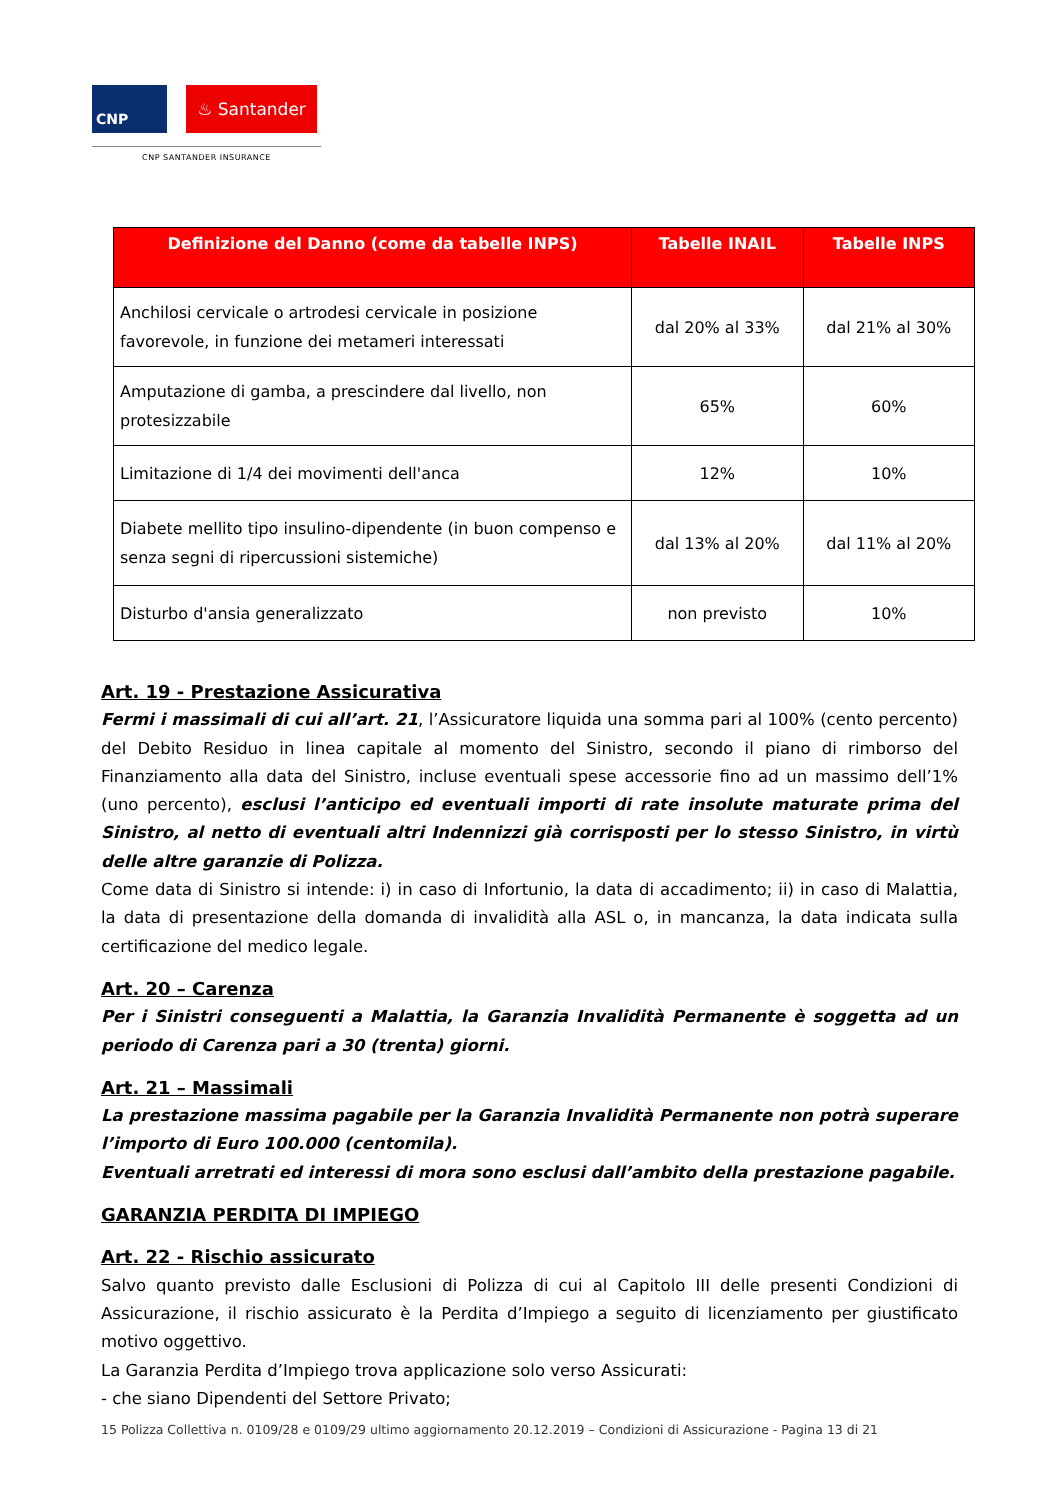CNP ♨ Santander
CNP SANTANDER INSURANCE
| Definizione del Danno (come da tabelle INPS) | Tabelle INAIL | Tabelle INPS |
| --- | --- | --- |
| Anchilosi cervicale o artrodesi cervicale in posizione favorevole, in funzione dei metameri interessati | dal 20% al 33% | dal 21% al 30% |
| Amputazione di gamba, a prescindere dal livello, non protesizzabile | 65% | 60% |
| Limitazione di 1/4 dei movimenti dell'anca | 12% | 10% |
| Diabete mellito tipo insulino-dipendente (in buon compenso e senza segni di ripercussioni sistemiche) | dal 13% al 20% | dal 11% al 20% |
| Disturbo d'ansia generalizzato | non previsto | 10% |
Art. 19 - Prestazione Assicurativa
Fermi i massimali di cui all’art. 21, l’Assicuratore liquida una somma pari al 100% (cento percento) del Debito Residuo in linea capitale al momento del Sinistro, secondo il piano di rimborso del Finanziamento alla data del Sinistro, incluse eventuali spese accessorie fino ad un massimo dell’1% (uno percento), esclusi l’anticipo ed eventuali importi di rate insolute maturate prima del Sinistro, al netto di eventuali altri Indennizzi già corrisposti per lo stesso Sinistro, in virtù delle altre garanzie di Polizza.
Come data di Sinistro si intende: i) in caso di Infortunio, la data di accadimento; ii) in caso di Malattia, la data di presentazione della domanda di invalidità alla ASL o, in mancanza, la data indicata sulla certificazione del medico legale.
Art. 20 – Carenza
Per i Sinistri conseguenti a Malattia, la Garanzia Invalidità Permanente è soggetta ad un periodo di Carenza pari a 30 (trenta) giorni.
Art. 21 – Massimali
La prestazione massima pagabile per la Garanzia Invalidità Permanente non potrà superare l’importo di Euro 100.000 (centomila).
Eventuali arretrati ed interessi di mora sono esclusi dall’ambito della prestazione pagabile.
GARANZIA PERDITA DI IMPIEGO
Art. 22 - Rischio assicurato
Salvo quanto previsto dalle Esclusioni di Polizza di cui al Capitolo III delle presenti Condizioni di Assicurazione, il rischio assicurato è la Perdita d’Impiego a seguito di licenziamento per giustificato motivo oggettivo.
La Garanzia Perdita d’Impiego trova applicazione solo verso Assicurati:
- che siano Dipendenti del Settore Privato;
15 Polizza Collettiva n. 0109/28 e 0109/29 ultimo aggiornamento 20.12.2019 – Condizioni di Assicurazione - Pagina 13 di 21